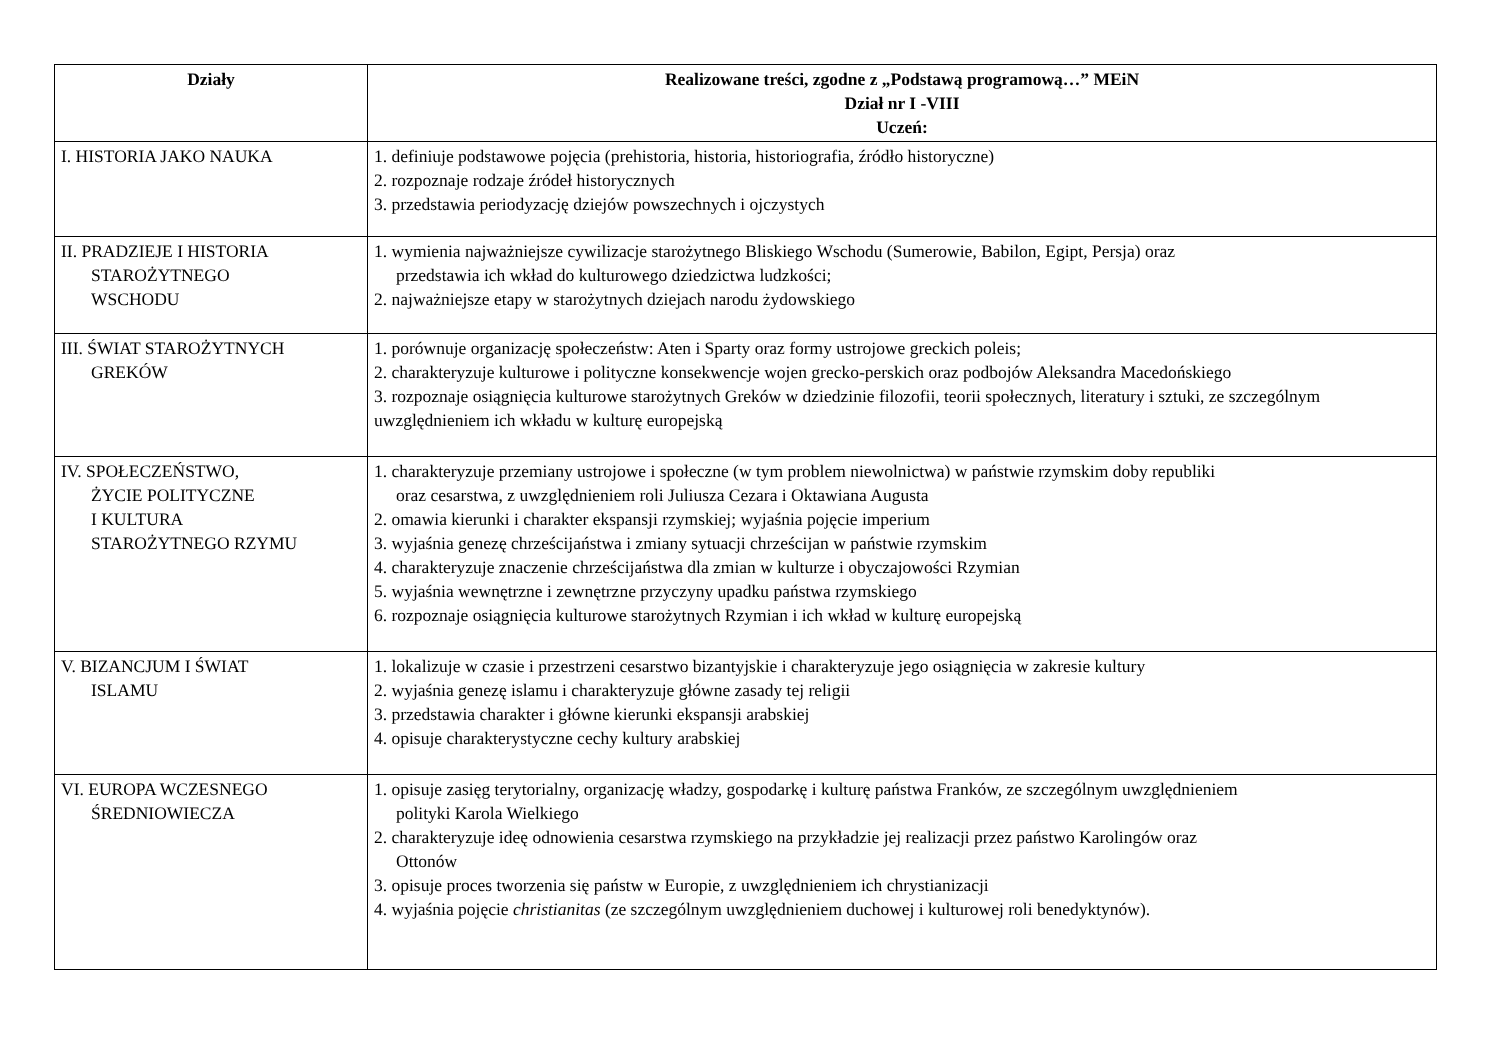| Działy | Realizowane treści, zgodne z „Podstawą programową…” MEiN Dział nr I -VIII Uczeń: |
| --- | --- |
| I. HISTORIA JAKO NAUKA | 1. definiuje podstawowe pojęcia (prehistoria, historia, historiografia, źródło historyczne) 2. rozpoznaje rodzaje źródeł historycznych 3. przedstawia periodyzację dziejów powszechnych i ojczystych |
| II. PRADZIEJE I HISTORIA STAROŻYTNEGO WSCHODU | 1. wymienia najważniejsze cywilizacje starożytnego Bliskiego Wschodu (Sumerowie, Babilon, Egipt, Persja) oraz przedstawia ich wkład do kulturowego dziedzictwa ludzkości; 2. najważniejsze etapy w starożytnych dziejach narodu żydowskiego |
| III. ŚWIAT STAROŻYTNYCH GREKÓW | 1. porównuje organizację społeczeństw: Aten i Sparty oraz formy ustrojowe greckich poleis; 2. charakteryzuje kulturowe i polityczne konsekwencje wojen grecko-perskich oraz podbojów Aleksandra Macedońskiego 3. rozpoznaje osiągnięcia kulturowe starożytnych Greków w dziedzinie filozofii, teorii społecznych, literatury i sztuki, ze szczególnym uwzględnieniem ich wkładu w kulturę europejską |
| IV. SPOŁECZEŃSTWO, ŻYCIE POLITYCZNE I KULTURA STAROŻYTNEGO RZYMU | 1. charakteryzuje przemiany ustrojowe i społeczne (w tym problem niewolnictwa) w państwie rzymskim doby republiki oraz cesarstwa, z uwzględnieniem roli Juliusza Cezara i Oktawiana Augusta 2. omawia kierunki i charakter ekspansji rzymskiej; wyjaśnia pojęcie imperium 3. wyjaśnia genezę chrześcijaństwa i zmiany sytuacji chrześcijan w państwie rzymskim 4. charakteryzuje znaczenie chrześcijaństwa dla zmian w kulturze i obyczajowości Rzymian 5. wyjaśnia wewnętrzne i zewnętrzne przyczyny upadku państwa rzymskiego 6. rozpoznaje osiągnięcia kulturowe starożytnych Rzymian i ich wkład w kulturę europejską |
| V. BIZANCJUM I ŚWIAT ISLAMU | 1. lokalizuje w czasie i przestrzeni cesarstwo bizantyjskie i charakteryzuje jego osiągnięcia w zakresie kultury 2. wyjaśnia genezę islamu i charakteryzuje główne zasady tej religii 3. przedstawia charakter i główne kierunki ekspansji arabskiej 4. opisuje charakterystyczne cechy kultury arabskiej |
| VI. EUROPA WCZESNEGO ŚREDNIOWIECZA | 1. opisuje zasięg terytorialny, organizację władzy, gospodarkę i kulturę państwa Franków, ze szczególnym uwzględnieniem polityki Karola Wielkiego 2. charakteryzuje ideę odnowienia cesarstwa rzymskiego na przykładzie jej realizacji przez państwo Karolingów oraz Ottonów 3. opisuje proces tworzenia się państw w Europie, z uwzględnieniem ich chrystianizacji 4. wyjaśnia pojęcie christianitas (ze szczególnym uwzględnieniem duchowej i kulturowej roli benedyktynów). |